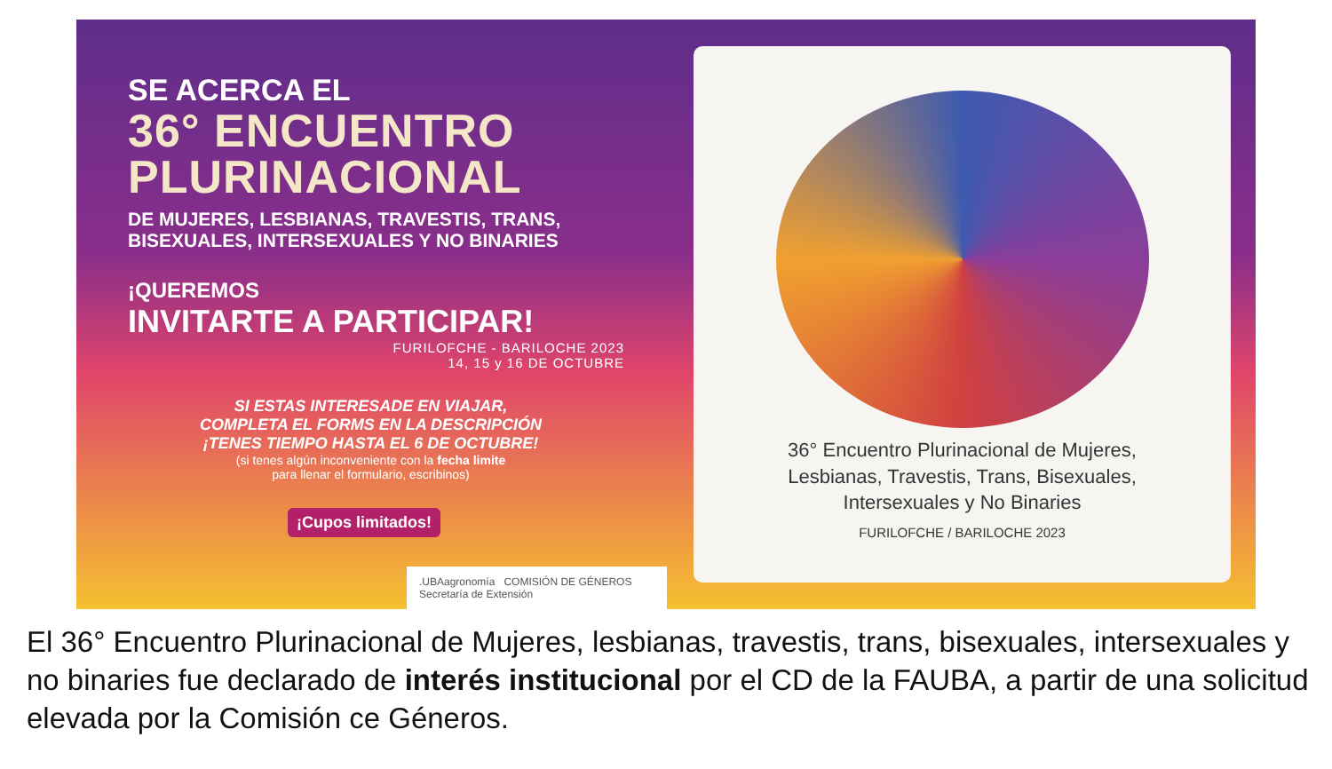SE ACERCA EL
36° ENCUENTRO
PLURINACIONAL
DE MUJERES, LESBIANAS, TRAVESTIS, TRANS,
BISEXUALES, INTERSEXUALES Y NO BINARIES
¡QUEREMOS
INVITARTE A PARTICIPAR!
FURILOFCHE - BARILOCHE 2023
14, 15 y 16 DE OCTUBRE
SI ESTAS INTERESADE EN VIAJAR,
COMPLETA EL FORMS EN LA DESCRIPCIÓN
¡TENES TIEMPO HASTA EL 6 DE OCTUBRE!
(si tenes algún inconveniente con la fecha limite
para llenar el formulario, escribinos)
¡Cupos limitados!
.UBAagronomía COMISIÓN DE GÉNEROS Secretaría de Extensión
36° Encuentro Plurinacional de Mujeres,
Lesbianas, Travestis, Trans, Bisexuales,
Intersexuales y No Binaries
FURILOFCHE / BARILOCHE 2023
El 36° Encuentro Plurinacional de Mujeres, lesbianas, travestis, trans, bisexuales, intersexuales y no binaries fue declarado de interés institucional por el CD de la FAUBA, a partir de una solicitud elevada por la Comisión ce Géneros.